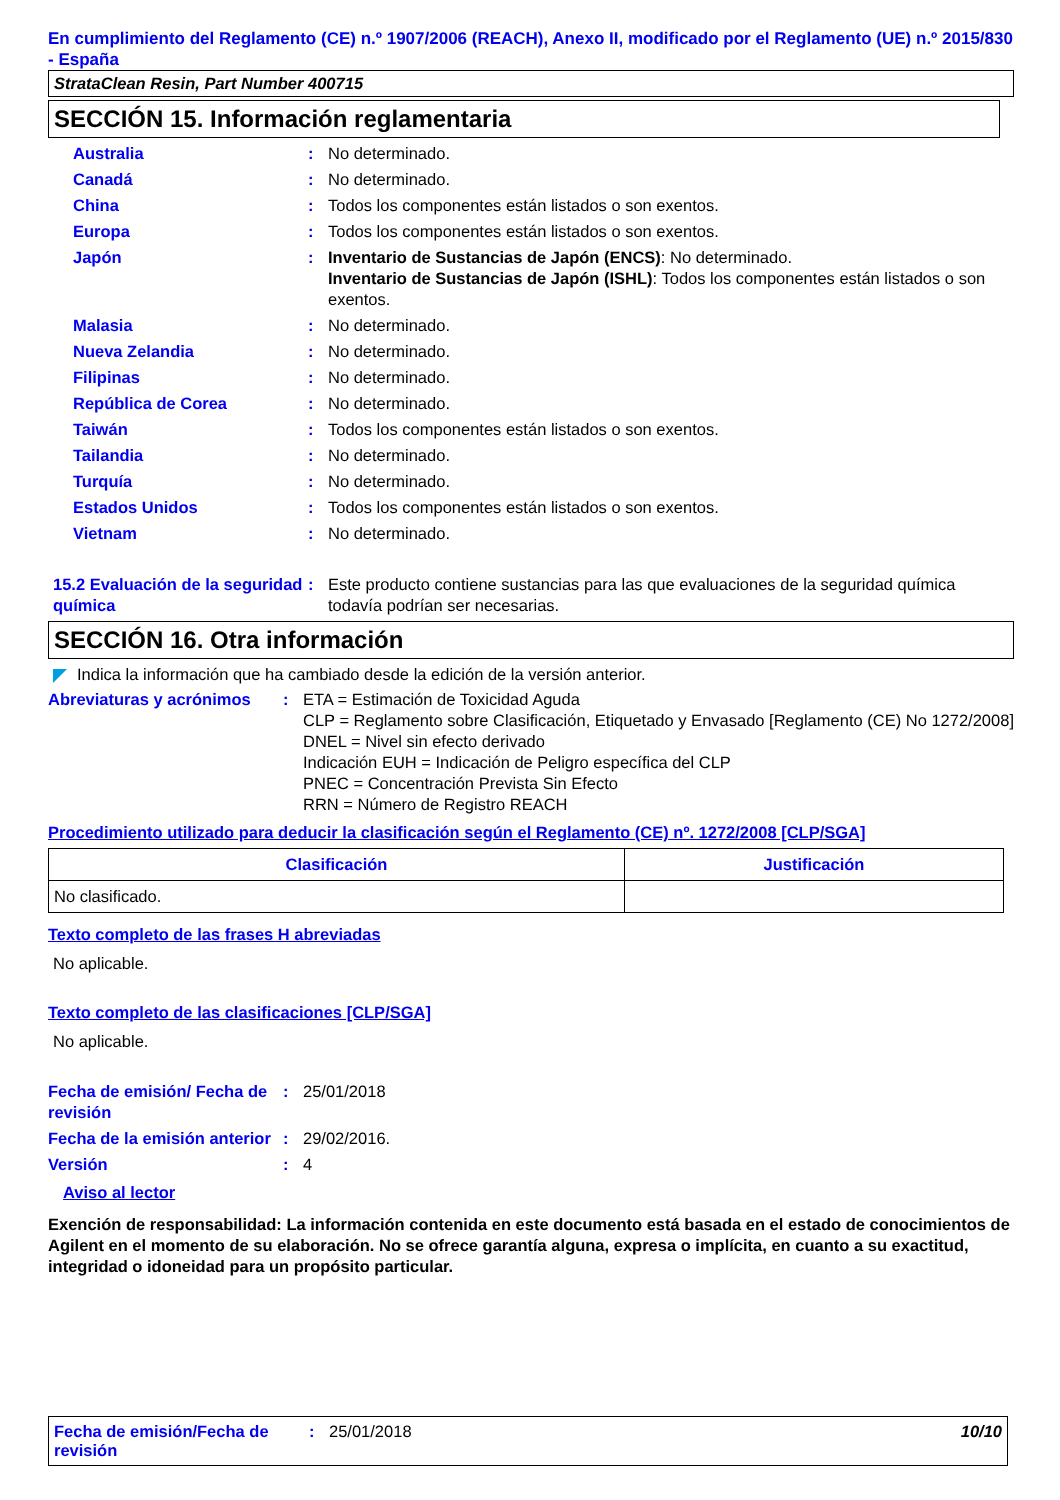En cumplimiento del Reglamento (CE) n.º 1907/2006 (REACH), Anexo II, modificado por el Reglamento (UE) n.º 2015/830 - España
StrataClean Resin, Part Number 400715
SECCIÓN 15. Información reglamentaria
Australia : No determinado.
Canadá : No determinado.
China : Todos los componentes están listados o son exentos.
Europa : Todos los componentes están listados o son exentos.
Japón : Inventario de Sustancias de Japón (ENCS): No determinado.
Inventario de Sustancias de Japón (ISHL): Todos los componentes están listados o son exentos.
Malasia : No determinado.
Nueva Zelandia : No determinado.
Filipinas : No determinado.
República de Corea : No determinado.
Taiwán : Todos los componentes están listados o son exentos.
Tailandia : No determinado.
Turquía : No determinado.
Estados Unidos : Todos los componentes están listados o son exentos.
Vietnam : No determinado.
15.2 Evaluación de la seguridad química
: Este producto contiene sustancias para las que evaluaciones de la seguridad química todavía podrían ser necesarias.
SECCIÓN 16. Otra información
Indica la información que ha cambiado desde la edición de la versión anterior.
Abreviaturas y acrónimos
: ETA = Estimación de Toxicidad Aguda
CLP = Reglamento sobre Clasificación, Etiquetado y Envasado [Reglamento (CE) No 1272/2008]
DNEL = Nivel sin efecto derivado
Indicación EUH = Indicación de Peligro específica del CLP
PNEC = Concentración Prevista Sin Efecto
RRN = Número de Registro REACH
Procedimiento utilizado para deducir la clasificación según el Reglamento (CE) nº. 1272/2008 [CLP/SGA]
| Clasificación | Justificación |
| --- | --- |
| No clasificado. | |
Texto completo de las frases H abreviadas
No aplicable.
Texto completo de las clasificaciones [CLP/SGA]
No aplicable.
Fecha de emisión/ Fecha de revisión
: 25/01/2018
Fecha de la emisión anterior
: 29/02/2016.
Versión : 4
Aviso al lector
Exención de responsabilidad: La información contenida en este documento está basada en el estado de conocimientos de Agilent en el momento de su elaboración. No se ofrece garantía alguna, expresa o implícita, en cuanto a su exactitud, integridad o idoneidad para un propósito particular.
Fecha de emisión/Fecha de revisión
: 25/01/2018 10/10